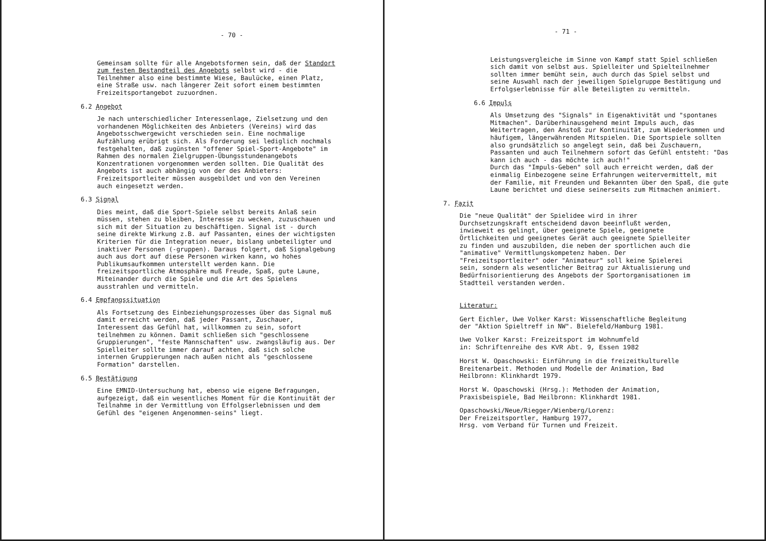- 70 -
Gemeinsam sollte für alle Angebotsformen sein, daß der Standort zum festen Bestandteil des Angebots selbst wird - die Teilnehmer also eine bestimmte Wiese, Baulücke, einen Platz, eine Straße usw. nach längerer Zeit sofort einem bestimmten Freizeitsportangebot zuzuordnen.
6.2 Angebot
Je nach unterschiedlicher Interessenlage, Zielsetzung und den vorhandenen Möglichkeiten des Anbieters (Vereins) wird das Angebotsschwergewicht verschieden sein. Eine nochmalige Aufzählung erübrigt sich. Als Forderung sei lediglich nochmals festgehalten, daß zugünsten "offener Spiel-Sport-Angebote" im Rahmen des normalen Zielgruppen-Übungsstundenangebots Konzentrationen vorgenommen werden sollten. Die Qualität des Angebots ist auch abhängig von der des Anbieters: Freizeitsportleiter müssen ausgebildet und von den Vereinen auch eingesetzt werden.
6.3 Signal
Dies meint, daß die Sport-Spiele selbst bereits Anlaß sein müssen, stehen zu bleiben, Interesse zu wecken, zuzuschauen und sich mit der Situation zu beschäftigen. Signal ist - durch seine direkte Wirkung z.B. auf Passanten, eines der wichtigsten Kriterien für die Integration neuer, bislang unbeteiligter und inaktiver Personen (-gruppen). Daraus folgert, daß Signalgebung auch aus dort auf diese Personen wirken kann, wo hohes Publikumsaufkommen unterstellt werden kann. Die freizeitsportliche Atmosphäre muß Freude, Spaß, gute Laune, Miteinander durch die Spiele und die Art des Spielens ausstrahlen und vermitteln.
6.4 Empfangssituation
Als Fortsetzung des Einbeziehungsprozesses über das Signal muß damit erreicht werden, daß jeder Passant, Zuschauer, Interessent das Gefühl hat, willkommen zu sein, sofort teilnehmen zu können. Damit schließen sich "geschlossene Gruppierungen", "feste Mannschaften" usw. zwangsläufig aus. Der Spielleiter sollte immer darauf achten, daß sich solche internen Gruppierungen nach außen nicht als "geschlossene Formation" darstellen.
6.5 Bestätigung
Eine EMNID-Untersuchung hat, ebenso wie eigene Befragungen, aufgezeigt, daß ein wesentliches Moment für die Kontinuität der Teilnahme in der Vermittlung von Effolgserlebnissen und dem Gefühl des "eigenen Angenommen-seins" liegt.
- 71 -
Leistungsvergleiche im Sinne von Kampf statt Spiel schließen sich damit von selbst aus. Spielleiter und Spielteilnehmer sollten immer bemüht sein, auch durch das Spiel selbst und seine Auswahl nach der jeweiligen Spielgruppe Bestätigung und Erfolgserlebnisse für alle Beteiligten zu vermitteln.
6.6 Impuls
Als Umsetzung des "Signals" in Eigenaktivität und "spontanes Mitmachen". Darüberhinausgehend meint Impuls auch, das Weitertragen, den Anstoß zur Kontinuität, zum Wiederkommen und häufigem, längerwährenden Mitspielen. Die Sportspiele sollten also grundsätzlich so angelegt sein, daß bei Zuschauern, Passanten und auch Teilnehmern sofort das Gefühl entsteht: "Das kann ich auch - das möchte ich auch!"
Durch das "Impuls-Geben" soll auch erreicht werden, daß der einmalig Einbezogene seine Erfahrungen weitervermittelt, mit der Familie, mit Freunden und Bekannten über den Spaß, die gute Laune berichtet und diese seinerseits zum Mitmachen animiert.
7. Fazit
Die "neue Qualität" der Spielidee wird in ihrer Durchsetzungskraft entscheidend davon beeinflußt werden, inwieweit es gelingt, über geeignete Spiele, geeignete Örtlichkeiten und geeignetes Gerät auch geeignete Spielleiter zu finden und auszubilden, die neben der sportlichen auch die "animative" Vermittlungskompetenz haben. Der "Freizeitsportleiter" oder "Animateur" soll keine Spielerei sein, sondern als wesentlicher Beitrag zur Aktualisierung und Bedürfnisorientierung des Angebots der Sportorganisationen im Stadtteil verstanden werden.
Literatur:
Gert Eichler, Uwe Volker Karst: Wissenschaftliche Begleitung der "Aktion Spieltreff in NW". Bielefeld/Hamburg 1981.
Uwe Volker Karst: Freizeitsport im Wohnumfeld
in: Schriftenreihe des KVR Abt. 9, Essen 1982
Horst W. Opaschowski: Einführung in die freizeitkulturelle Breitenarbeit. Methoden und Modelle der Animation, Bad Heilbronn: Klinkhardt 1979.
Horst W. Opaschowski (Hrsg.): Methoden der Animation, Praxisbeispiele, Bad Heilbronn: Klinkhardt 1981.
Opaschowski/Neue/Riegger/Wienberg/Lorenz:
Der Freizeitsportler, Hamburg 1977,
Hrsg. vom Verband für Turnen und Freizeit.